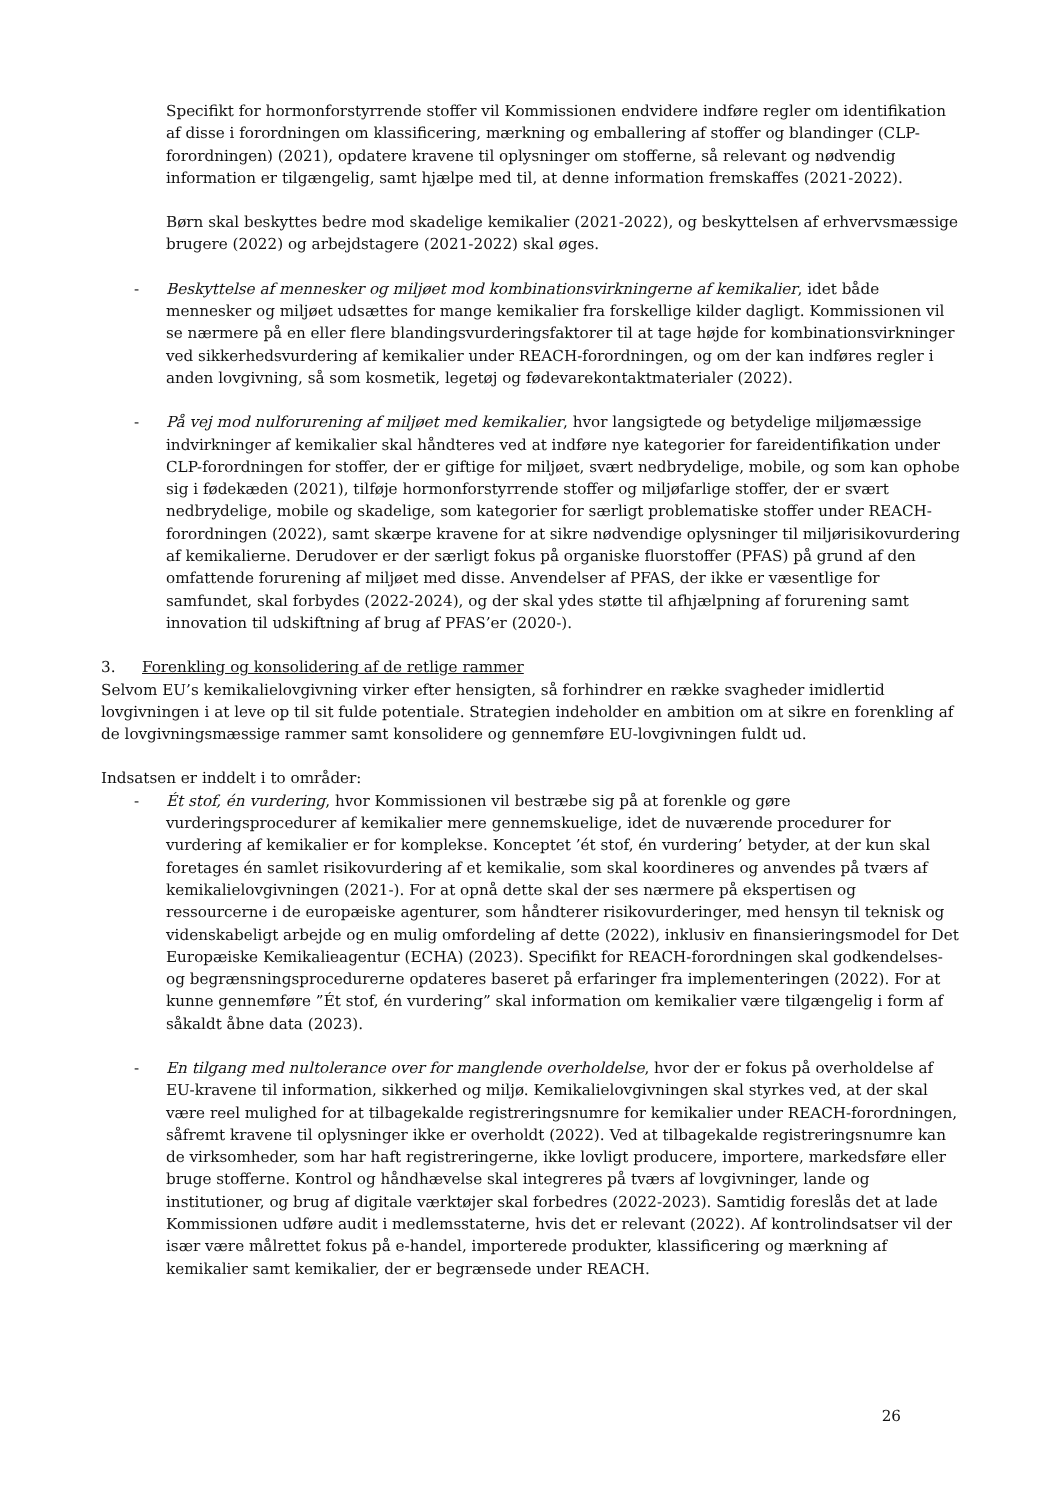Specifikt for hormonforstyrrende stoffer vil Kommissionen endvidere indføre regler om identifikation af disse i forordningen om klassificering, mærkning og emballering af stoffer og blandinger (CLP-forordningen) (2021), opdatere kravene til oplysninger om stofferne, så relevant og nødvendig information er tilgængelig, samt hjælpe med til, at denne information fremskaffes (2021-2022).
Børn skal beskyttes bedre mod skadelige kemikalier (2021-2022), og beskyttelsen af erhvervsmæssige brugere (2022) og arbejdstagere (2021-2022) skal øges.
- Beskyttelse af mennesker og miljøet mod kombinationsvirkningerne af kemikalier, idet både mennesker og miljøet udsættes for mange kemikalier fra forskellige kilder dagligt. Kommissionen vil se nærmere på en eller flere blandingsvurderingsfaktorer til at tage højde for kombinationsvirkninger ved sikkerhedsvurdering af kemikalier under REACH-forordningen, og om der kan indføres regler i anden lovgivning, så som kosmetik, legetøj og fødevarekontaktmaterialer (2022).
- På vej mod nulforurening af miljøet med kemikalier, hvor langsigtede og betydelige miljømæssige indvirkninger af kemikalier skal håndteres ved at indføre nye kategorier for fareidentifikation under CLP-forordningen for stoffer, der er giftige for miljøet, svært nedbrydelige, mobile, og som kan ophobe sig i fødekæden (2021), tilføje hormonforstyrrende stoffer og miljøfarlige stoffer, der er svært nedbrydelige, mobile og skadelige, som kategorier for særligt problematiske stoffer under REACH-forordningen (2022), samt skærpe kravene for at sikre nødvendige oplysninger til miljørisikovurdering af kemikalierne. Derudover er der særligt fokus på organiske fluorstoffer (PFAS) på grund af den omfattende forurening af miljøet med disse. Anvendelser af PFAS, der ikke er væsentlige for samfundet, skal forbydes (2022-2024), og der skal ydes støtte til afhjælpning af forurening samt innovation til udskiftning af brug af PFAS’er (2020-).
3. Forenkling og konsolidering af de retlige rammer
Selvom EU’s kemikalielovgivning virker efter hensigten, så forhindrer en række svagheder imidlertid lovgivningen i at leve op til sit fulde potentiale. Strategien indeholder en ambition om at sikre en forenkling af de lovgivningsmæssige rammer samt konsolidere og gennemføre EU-lovgivningen fuldt ud.
Indsatsen er inddelt i to områder:
- Ét stof, én vurdering, hvor Kommissionen vil bestræbe sig på at forenkle og gøre vurderingsprocedurer af kemikalier mere gennemskuelige, idet de nuværende procedurer for vurdering af kemikalier er for komplekse. Konceptet ’ét stof, én vurdering’ betyder, at der kun skal foretages én samlet risikovurdering af et kemikalie, som skal koordineres og anvendes på tværs af kemikalielovgivningen (2021-). For at opnå dette skal der ses nærmere på ekspertisen og ressourcerne i de europæiske agenturer, som håndterer risikovurderinger, med hensyn til teknisk og videnskabeligt arbejde og en mulig omfordeling af dette (2022), inklusiv en finansieringsmodel for Det Europæiske Kemikalieagentur (ECHA) (2023). Specifikt for REACH-forordningen skal godkendelses- og begrænsningsprocedurerne opdateres baseret på erfaringer fra implementeringen (2022). For at kunne gennemføre ”Ét stof, én vurdering” skal information om kemikalier være tilgængelig i form af såkaldt åbne data (2023).
- En tilgang med nultolerance over for manglende overholdelse, hvor der er fokus på overholdelse af EU-kravene til information, sikkerhed og miljø. Kemikalielovgivningen skal styrkes ved, at der skal være reel mulighed for at tilbagekalde registreringsnumre for kemikalier under REACH-forordningen, såfremt kravene til oplysninger ikke er overholdt (2022). Ved at tilbagekalde registreringsnumre kan de virksomheder, som har haft registreringerne, ikke lovligt producere, importere, markedsføre eller bruge stofferne. Kontrol og håndhævelse skal integreres på tværs af lovgivninger, lande og institutioner, og brug af digitale værktøjer skal forbedres (2022-2023). Samtidig foreslås det at lade Kommissionen udføre audit i medlemsstaterne, hvis det er relevant (2022). Af kontrolindsatser vil der især være målrettet fokus på e-handel, importerede produkter, klassificering og mærkning af kemikalier samt kemikalier, der er begrænsede under REACH.
26